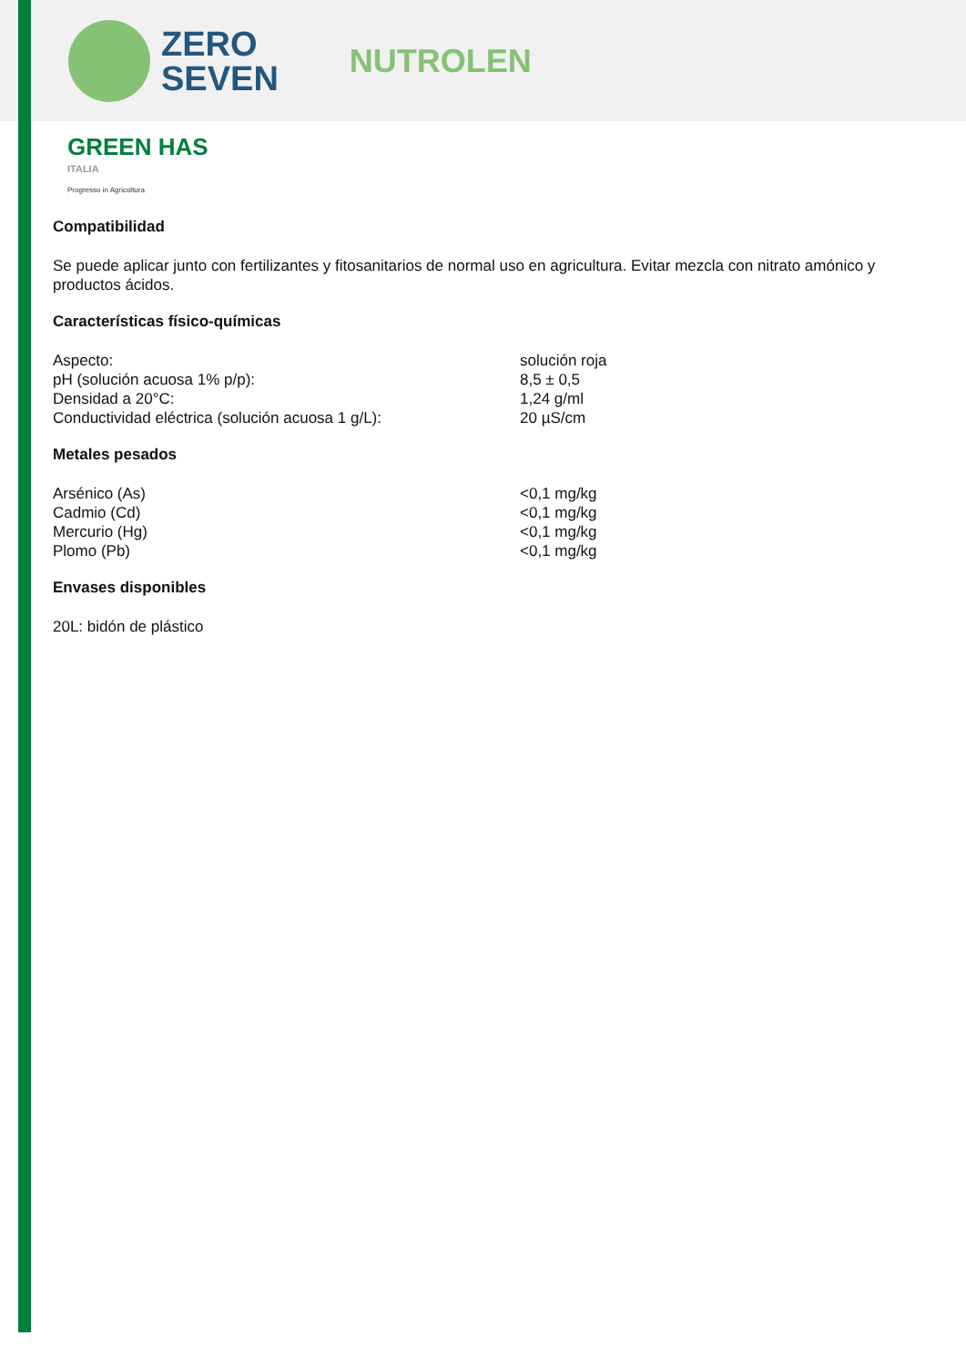ZERO
SEVEN
NUTROLEN
GREEN HAS
ITALIA
Progresso in Agricoltura
Compatibilidad
Se puede aplicar junto con fertilizantes y fitosanitarios de normal uso en agricultura. Evitar mezcla con nitrato amónico y productos ácidos.
Características físico-químicas
| Aspecto: | solución roja |
| pH (solución acuosa 1% p/p): | 8,5 ± 0,5 |
| Densidad a 20°C: | 1,24 g/ml |
| Conductividad eléctrica (solución acuosa 1 g/L): | 20 µS/cm |
Metales pesados
| Arsénico (As) | <0,1 mg/kg |
| Cadmio (Cd) | <0,1 mg/kg |
| Mercurio (Hg) | <0,1 mg/kg |
| Plomo (Pb) | <0,1 mg/kg |
Envases disponibles
20L: bidón de plástico